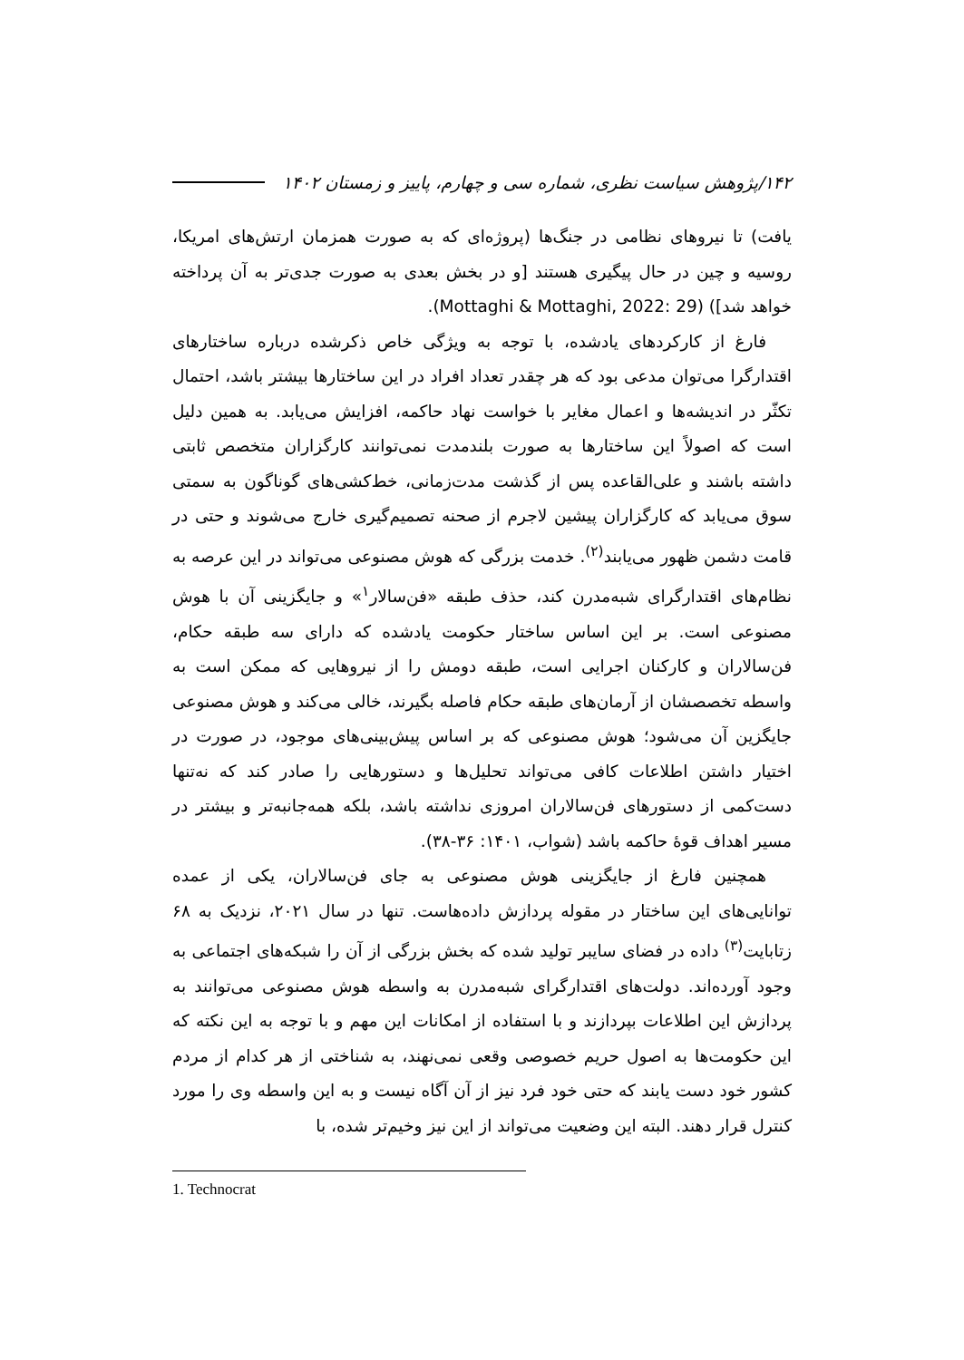۱۴۲/پژوهش سیاست نظری، شماره سی و چهارم، پاییز و زمستان ۱۴۰۲
یافت) تا نیروهای نظامی در جنگ‌ها (پروژه‌ای که به صورت همزمان ارتش‌های امریکا، روسیه و چین در حال پیگیری هستند [و در بخش بعدی به صورت جدی‌تر به آن پرداخته خواهد شد]) (Mottaghi & Mottaghi, 2022: 29).
فارغ از کارکردهای یادشده، با توجه به ویژگی خاص ذکرشده درباره ساختارهای اقتدارگرا می‌توان مدعی بود که هر چقدر تعداد افراد در این ساختارها بیشتر باشد، احتمال تکثّر در اندیشه‌ها و اعمال مغایر با خواست نهاد حاکمه، افزایش می‌یابد. به همین دلیل است که اصولاً این ساختارها به صورت بلندمدت نمی‌توانند کارگزاران متخصص ثابتی داشته باشند و علی‌القاعده پس از گذشت مدت‌زمانی، خط‌کشی‌های گوناگون به سمتی سوق می‌یابد که کارگزاران پیشین لاجرم از صحنه تصمیم‌گیری خارج می‌شوند و حتی در قامت دشمن ظهور می‌یابند<sup>(۲)</sup>. خدمت بزرگی که هوش مصنوعی می‌تواند در این عرصه به نظام‌های اقتدارگرای شبه‌مدرن کند، حذف طبقه «فن‌سالار<sup>۱</sup>» و جایگزینی آن با هوش مصنوعی است. بر این اساس ساختار حکومت یادشده که دارای سه طبقه حکام، فن‌سالاران و کارکنان اجرایی است، طبقه دومش را از نیروهایی که ممکن است به واسطه تخصصشان از آرمان‌های طبقه حکام فاصله بگیرند، خالی می‌کند و هوش مصنوعی جایگزین آن می‌شود؛ هوش مصنوعی که بر اساس پیش‌بینی‌های موجود، در صورت در اختیار داشتن اطلاعات کافی می‌تواند تحلیل‌ها و دستورهایی را صادر کند که نه‌تنها دست‌کمی از دستورهای فن‌سالاران امروزی نداشته باشد، بلکه همه‌جانبه‌تر و بیشتر در مسیر اهداف قوهٔ حاکمه باشد (شواب، ۱۴۰۱: ۳۶-۳۸).
همچنین فارغ از جایگزینی هوش مصنوعی به جای فن‌سالاران، یکی از عمده توانایی‌های این ساختار در مقوله پردازش داده‌هاست. تنها در سال ۲۰۲۱، نزدیک به ۶۸ زتابایت<sup>(۳)</sup> داده در فضای سایبر تولید شده که بخش بزرگی از آن را شبکه‌های اجتماعی به وجود آورده‌اند. دولت‌های اقتدارگرای شبه‌مدرن به واسطه هوش مصنوعی می‌توانند به پردازش این اطلاعات بپردازند و با استفاده از امکانات این مهم و با توجه به این نکته که این حکومت‌ها به اصول حریم خصوصی وقعی نمی‌نهند، به شناختی از هر کدام از مردم کشور خود دست یابند که حتی خود فرد نیز از آن آگاه نیست و به این واسطه وی را مورد کنترل قرار دهند. البته این وضعیت می‌تواند از این نیز وخیم‌تر شده، با
1. Technocrat